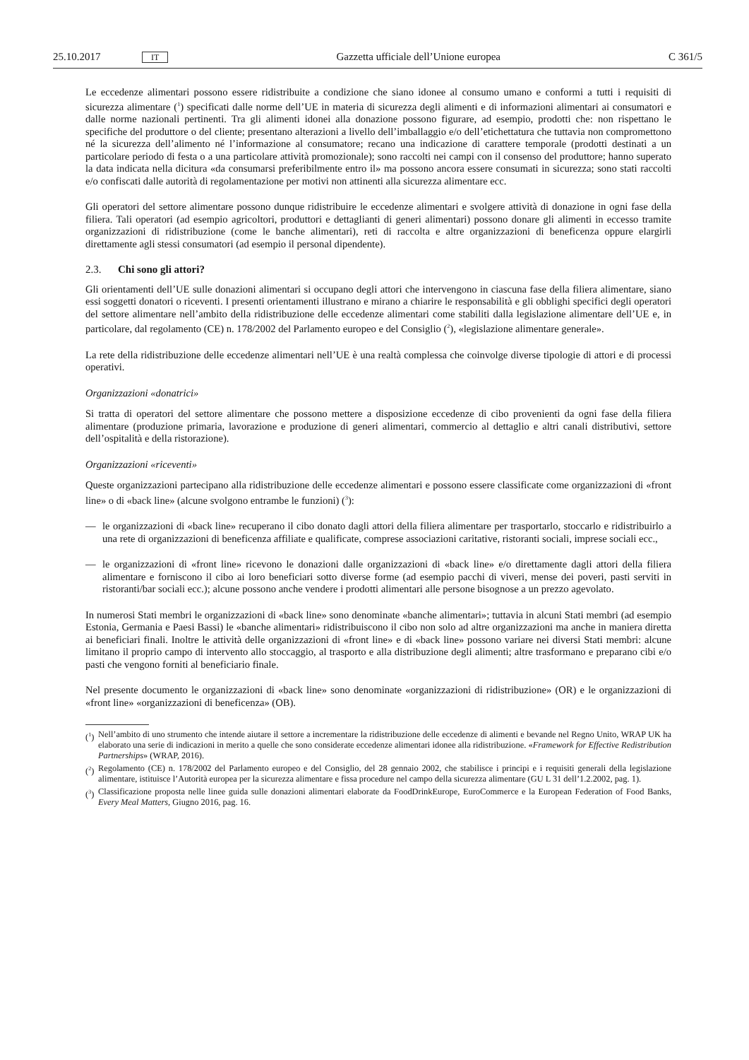25.10.2017 IT Gazzetta ufficiale dell’Unione europea C 361/5
Le eccedenze alimentari possono essere ridistribuite a condizione che siano idonee al consumo umano e conformi a tutti i requisiti di sicurezza alimentare (<sup>1</sup>) specificati dalle norme dell’UE in materia di sicurezza degli alimenti e di informazioni alimentari ai consumatori e dalle norme nazionali pertinenti. Tra gli alimenti idonei alla donazione possono figurare, ad esempio, prodotti che: non rispettano le specifiche del produttore o del cliente; presentano alterazioni a livello dell’imballaggio e/o dell’etichettatura che tuttavia non compromettono né la sicurezza dell’alimento né l’informazione al consumatore; recano una indicazione di carattere temporale (prodotti destinati a un particolare periodo di festa o a una particolare attività promozionale); sono raccolti nei campi con il consenso del produttore; hanno superato la data indicata nella dicitura «da consumarsi preferibilmente entro il» ma possono ancora essere consumati in sicurezza; sono stati raccolti e/o confiscati dalle autorità di regolamentazione per motivi non attinenti alla sicurezza alimentare ecc.
Gli operatori del settore alimentare possono dunque ridistribuire le eccedenze alimentari e svolgere attività di donazione in ogni fase della filiera. Tali operatori (ad esempio agricoltori, produttori e dettaglianti di generi alimentari) possono donare gli alimenti in eccesso tramite organizzazioni di ridistribuzione (come le banche alimentari), reti di raccolta e altre organizzazioni di beneficenza oppure elargirli direttamente agli stessi consumatori (ad esempio il personal dipendente).
2.3. Chi sono gli attori?
Gli orientamenti dell’UE sulle donazioni alimentari si occupano degli attori che intervengono in ciascuna fase della filiera alimentare, siano essi soggetti donatori o riceventi. I presenti orientamenti illustrano e mirano a chiarire le responsabilità e gli obblighi specifici degli operatori del settore alimentare nell’ambito della ridistribuzione delle eccedenze alimentari come stabiliti dalla legislazione alimentare dell’UE e, in particolare, dal regolamento (CE) n. 178/2002 del Parlamento europeo e del Consiglio (<sup>2</sup>), «legislazione alimentare generale».
La rete della ridistribuzione delle eccedenze alimentari nell’UE è una realtà complessa che coinvolge diverse tipologie di attori e di processi operativi.
Organizzazioni «donatrici»
Si tratta di operatori del settore alimentare che possono mettere a disposizione eccedenze di cibo provenienti da ogni fase della filiera alimentare (produzione primaria, lavorazione e produzione di generi alimentari, commercio al dettaglio e altri canali distributivi, settore dell’ospitalità e della ristorazione).
Organizzazioni «riceventi»
Queste organizzazioni partecipano alla ridistribuzione delle eccedenze alimentari e possono essere classificate come organizzazioni di «front line» o di «back line» (alcune svolgono entrambe le funzioni) (<sup>3</sup>):
— le organizzazioni di «back line» recuperano il cibo donato dagli attori della filiera alimentare per trasportarlo, stoccarlo e ridistribuirlo a una rete di organizzazioni di beneficenza affiliate e qualificate, comprese associazioni caritative, ristoranti sociali, imprese sociali ecc.,
— le organizzazioni di «front line» ricevono le donazioni dalle organizzazioni di «back line» e/o direttamente dagli attori della filiera alimentare e forniscono il cibo ai loro beneficiari sotto diverse forme (ad esempio pacchi di viveri, mense dei poveri, pasti serviti in ristoranti/bar sociali ecc.); alcune possono anche vendere i prodotti alimentari alle persone bisognose a un prezzo agevolato.
In numerosi Stati membri le organizzazioni di «back line» sono denominate «banche alimentari»; tuttavia in alcuni Stati membri (ad esempio Estonia, Germania e Paesi Bassi) le «banche alimentari» ridistribuiscono il cibo non solo ad altre organizzazioni ma anche in maniera diretta ai beneficiari finali. Inoltre le attività delle organizzazioni di «front line» e di «back line» possono variare nei diversi Stati membri: alcune limitano il proprio campo di intervento allo stoccaggio, al trasporto e alla distribuzione degli alimenti; altre trasformano e preparano cibi e/o pasti che vengono forniti al beneficiario finale.
Nel presente documento le organizzazioni di «back line» sono denominate «organizzazioni di ridistribuzione» (OR) e le organizzazioni di «front line» «organizzazioni di beneficenza» (OB).
(<sup>1</sup>) Nell’ambito di uno strumento che intende aiutare il settore a incrementare la ridistribuzione delle eccedenze di alimenti e bevande nel Regno Unito, WRAP UK ha elaborato una serie di indicazioni in merito a quelle che sono considerate eccedenze alimentari idonee alla ridistribuzione. «Framework for Effective Redistribution Partnerships» (WRAP, 2016).
(<sup>2</sup>) Regolamento (CE) n. 178/2002 del Parlamento europeo e del Consiglio, del 28 gennaio 2002, che stabilisce i principi e i requisiti generali della legislazione alimentare, istituisce l’Autorità europea per la sicurezza alimentare e fissa procedure nel campo della sicurezza alimentare (GU L 31 dell’1.2.2002, pag. 1).
(<sup>3</sup>) Classificazione proposta nelle linee guida sulle donazioni alimentari elaborate da FoodDrinkEurope, EuroCommerce e la European Federation of Food Banks, Every Meal Matters, Giugno 2016, pag. 16.